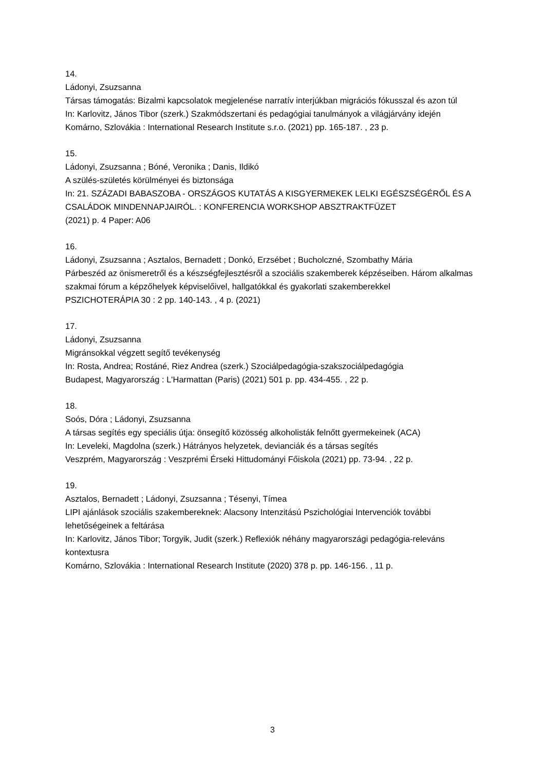14.
Ládonyi, Zsuzsanna
Társas támogatás: Bizalmi kapcsolatok megjelenése narratív interjúkban migrációs fókusszal és azon túl
In: Karlovitz, János Tibor (szerk.) Szakmódszertani és pedagógiai tanulmányok a világjárvány idején
Komárno, Szlovákia : International Research Institute s.r.o. (2021) pp. 165-187. , 23 p.
15.
Ládonyi, Zsuzsanna ; Bóné, Veronika ; Danis, Ildikó
A szülés-születés körülményei és biztonsága
In: 21. SZÁZADI BABASZOBA - ORSZÁGOS KUTATÁS A KISGYERMEKEK LELKI EGÉSZSÉGÉRŐL ÉS A CSALÁDOK MINDENNAPJAIRÓL. : KONFERENCIA WORKSHOP ABSZTRAKTFÜZET
(2021) p. 4 Paper: A06
16.
Ládonyi, Zsuzsanna ; Asztalos, Bernadett ; Donkó, Erzsébet ; Bucholczné, Szombathy Mária
Párbeszéd az önismeretről és a készségfejlesztésről a szociális szakemberek képzéseiben. Három alkalmas szakmai fórum a képzőhelyek képviselőivel, hallgatókkal és gyakorlati szakemberekkel
PSZICHOTERÁPIA 30 : 2 pp. 140-143. , 4 p. (2021)
17.
Ládonyi, Zsuzsanna
Migránsokkal végzett segítő tevékenység
In: Rosta, Andrea; Rostáné, Riez Andrea (szerk.) Szociálpedagógia-szakszociálpedagógia
Budapest, Magyarország : L'Harmattan (Paris) (2021) 501 p. pp. 434-455. , 22 p.
18.
Soós, Dóra ; Ládonyi, Zsuzsanna
A társas segítés egy speciális útja: önsegítő közösség alkoholisták felnőtt gyermekeinek (ACA)
In: Leveleki, Magdolna (szerk.) Hátrányos helyzetek, devianciák és a társas segítés
Veszprém, Magyarország : Veszprémi Érseki Hittudományi Főiskola (2021) pp. 73-94. , 22 p.
19.
Asztalos, Bernadett ; Ládonyi, Zsuzsanna ; Tésenyi, Tímea
LIPI ajánlások szociális szakembereknek: Alacsony Intenzitású Pszichológiai Intervenciók további lehetőségeinek a feltárása
In: Karlovitz, János Tibor; Torgyik, Judit (szerk.) Reflexiók néhány magyarországi pedagógia-releváns kontextusra
Komárno, Szlovákia : International Research Institute (2020) 378 p. pp. 146-156. , 11 p.
3